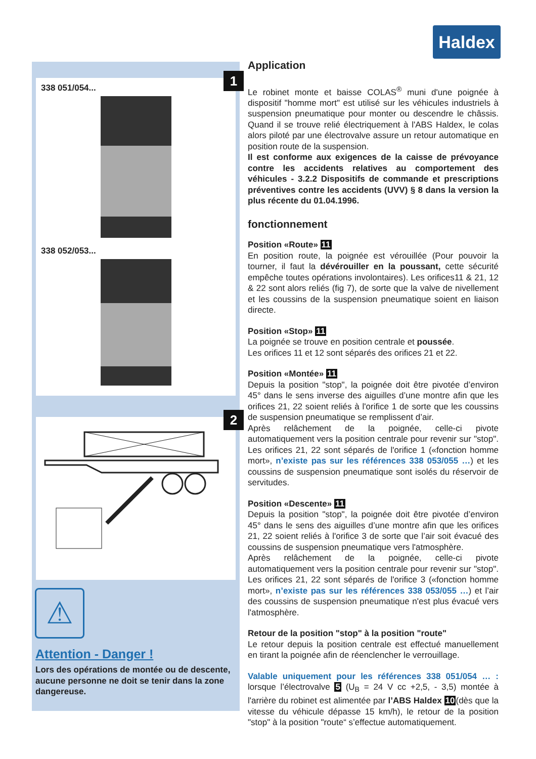Haldex
1
338 051/054...
338 052/053...
2
⚠
Attention - Danger !
Lors des opérations de montée ou de descente, aucune personne ne doit se tenir dans la zone dangereuse.
Application
Le robinet monte et baisse COLAS<sup>®</sup> muni d'une poignée à dispositif "homme mort" est utilisé sur les véhicules industriels à suspension pneumatique pour monter ou descendre le châssis. Quand il se trouve relié électriquement à l'ABS Haldex, le colas alors piloté par une électrovalve assure un retour automatique en position route de la suspension.
Il est conforme aux exigences de la caisse de prévoyance contre les accidents relatives au comportement des véhicules - 3.2.2 Dispositifs de commande et prescriptions préventives contre les accidents (UVV) § 8 dans la version la plus récente du 01.04.1996.
fonctionnement
Position «Route» 11
En position route, la poignée est vérouillée (Pour pouvoir la tourner, il faut la dévérouiller en la poussant, cette sécurité empêche toutes opérations involontaires). Les orifices11 & 21, 12 & 22 sont alors reliés (fig 7), de sorte que la valve de nivellement et les coussins de la suspension pneumatique soient en liaison directe.
Position «Stop» 11
La poignée se trouve en position centrale et poussée.
Les orifices 11 et 12 sont séparés des orifices 21 et 22.
Position «Montée» 11
Depuis la position "stop", la poignée doit être pivotée d’environ 45° dans le sens inverse des aiguilles d’une montre afin que les orifices 21, 22 soient reliés à l'orifice 1 de sorte que les coussins de suspension pneumatique se remplissent d’air.
Après relâchement de la poignée, celle-ci pivote automatiquement vers la position centrale pour revenir sur "stop". Les orifices 21, 22 sont séparés de l'orifice 1 («fonction homme mort», n’existe pas sur les références 338 053/055 …) et les coussins de suspension pneumatique sont isolés du réservoir de servitudes.
Position «Descente» 11
Depuis la position "stop", la poignée doit être pivotée d’environ 45° dans le sens des aiguilles d’une montre afin que les orifices 21, 22 soient reliés à l'orifice 3 de sorte que l’air soit évacué des coussins de suspension pneumatique vers l'atmosphère.
Après relâchement de la poignée, celle-ci pivote automatiquement vers la position centrale pour revenir sur "stop". Les orifices 21, 22 sont séparés de l'orifice 3 («fonction homme mort», n’existe pas sur les références 338 053/055 …) et l’air des coussins de suspension pneumatique n'est plus évacué vers l'atmosphère.
Retour de la position "stop" à la position "route"
Le retour depuis la position centrale est effectué manuellement en tirant la poignée afin de réenclencher le verrouillage.
Valable uniquement pour les références 338 051/054 … : lorsque l’électrovalve 5 (U<sub>B</sub> = 24 V cc +2,5, - 3,5) montée à l'arrière du robinet est alimentée par l’ABS Haldex 10(dès que la vitesse du véhicule dépasse 15 km/h), le retour de la position "stop" à la position "route“ s’effectue automatiquement.